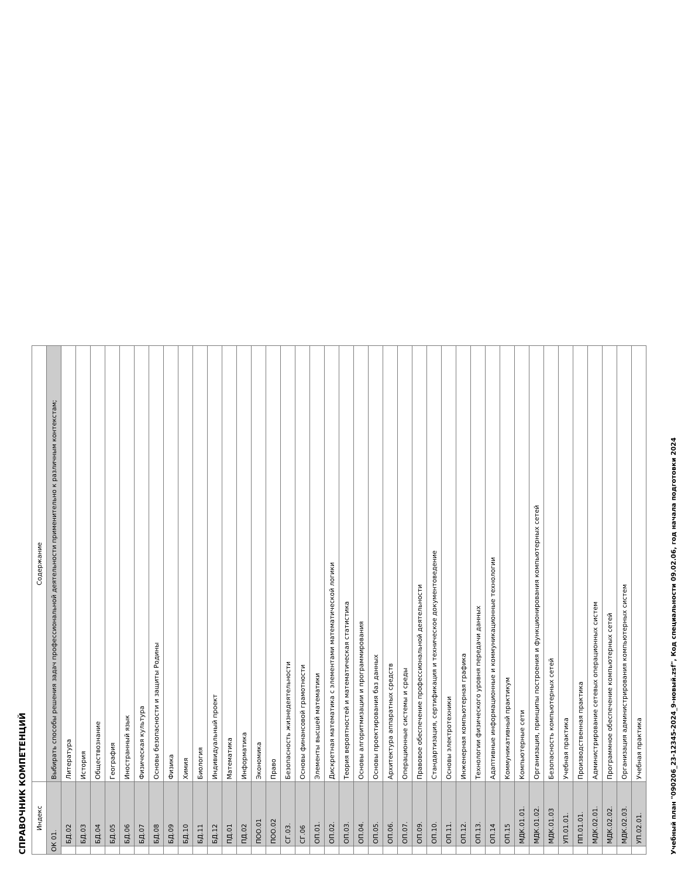СПРАВОЧНИК КОМПЕТЕНЦИЙ
| Индекс | | Содержание |
| --- | --- | --- |
| ОК 01. | | Выбирать способы решения задач профессиональной деятельности применительно к различным контекстам; |
| | БД.02 | Литература |
| | БД.03 | История |
| | БД.04 | Обществознание |
| | БД.05 | География |
| | БД.06 | Иностранный язык |
| | БД.07 | Физическая культура |
| | БД.08 | Основы безопасности и защиты Родины |
| | БД.09 | Физика |
| | БД.10 | Химия |
| | БД.11 | Биология |
| | БД.12 | Индивидуальный проект |
| | ПД.01 | Математика |
| | ПД.02 | Информатика |
| | ПОО.01 | Экономика |
| | ПОО.02 | Право |
| | СГ.03. | Безопасность жизнедеятельности |
| | СГ.06 | Основы финансовой грамотности |
| | ОП.01. | Элементы высшей математики |
| | ОП.02. | Дискретная математика с элементами математической логики |
| | ОП.03. | Теория вероятностей и математическая статистика |
| | ОП.04. | Основы алгоритмизации и программирования |
| | ОП.05. | Основы проектирования баз данных |
| | ОП.06. | Архитектура аппаратных средств |
| | ОП.07. | Операционные системы и среды |
| | ОП.09. | Правовое обеспечение профессиональной деятельности |
| | ОП.10. | Стандартизация, сертификация и техническое документоведение |
| | ОП.11. | Основы электротехники |
| | ОП.12. | Инженерная компьютерная графика |
| | ОП.13. | Технологии физического уровня передачи данных |
| | ОП.14 | Адаптивные информационные и коммуникационные технологии |
| | ОП.15 | Коммуникативный практикум |
| | МДК.01.01. | Компьютерные сети |
| | МДК.01.02. | Организация, принципы построения и функционирования компьютерных сетей |
| | МДК.01.03 | Безопасность компьютерных сетей |
| | УП.01.01. | Учебная практика |
| | ПП.01.01. | Производственная практика |
| | МДК.02.01. | Администрирование сетевых операционных систем |
| | МДК.02.02. | Программное обеспечение компьютерных сетей |
| | МДК.02.03. | Организация администрирования компьютерных систем |
| | УП.02.01. | Учебная практика |
Учебный план "090206_23-12345-2024_9-новый.zsf", Код специальности 09.02.06, год начала подготовки 2024